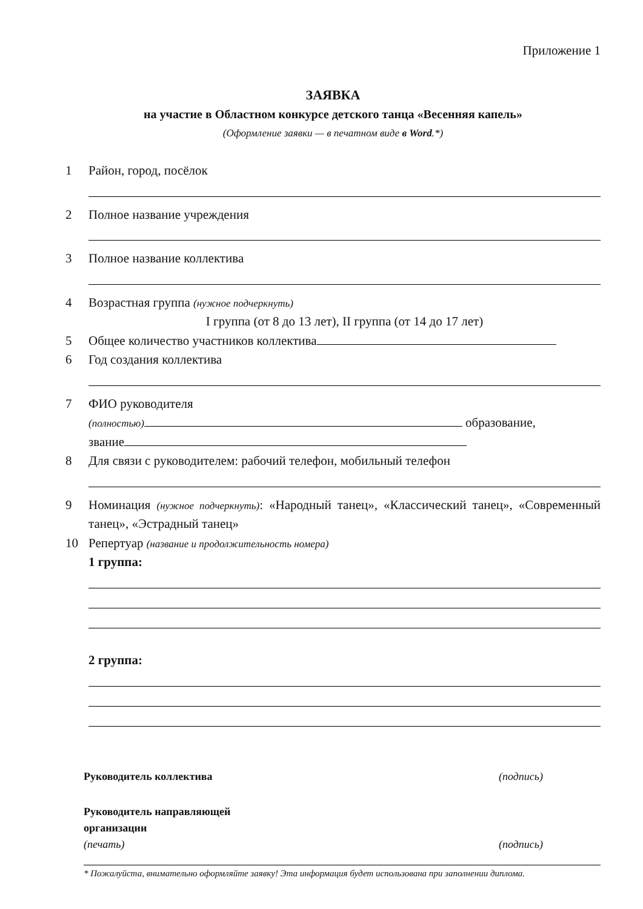Приложение 1
ЗАЯВКА
на участие в Областном конкурсе детского танца «Весенняя капель»
(Оформление заявки — в печатном виде в Word.*)
1 Район, город, посёлок
2 Полное название учреждения
3 Полное название коллектива
4 Возрастная группа (нужное подчеркнуть)
I группа (от 8 до 13 лет), II группа (от 14 до 17 лет)
5 Общее количество участников коллектива
6 Год создания коллектива
7 ФИО руководителя
(полностью) образование,
звание
8 Для связи с руководителем: рабочий телефон, мобильный телефон
9 Номинация (нужное подчеркнуть): «Народный танец», «Классический танец», «Современный танец», «Эстрадный танец»
10 Репертуар (название и продолжительность номера)
1 группа:
2 группа:
Руководитель коллектива (подпись)
Руководитель направляющей
организации
(печать) (подпись)
* Пожалуйста, внимательно оформляйте заявку! Эта информация будет использована при заполнении диплома.